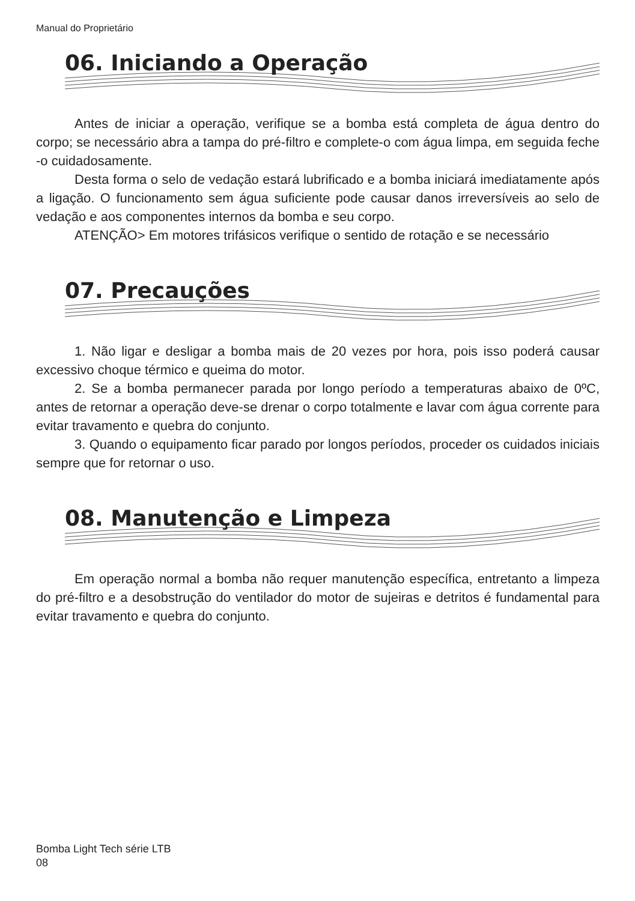Manual do Proprietário
06. Iniciando a Operação
Antes de iniciar a operação, verifique se a bomba está completa de água dentro do corpo; se necessário abra a tampa do pré-filtro e complete-o com água limpa, em seguida feche -o cuidadosamente.
Desta forma o selo de vedação estará lubrificado e a bomba iniciará imediatamente após a ligação. O funcionamento sem água suficiente pode causar danos irreversíveis ao selo de vedação e aos componentes internos da bomba e seu corpo.
ATENÇÃO> Em motores trifásicos verifique o sentido de rotação e se necessário
07. Precauções
1. Não ligar e desligar a bomba mais de 20 vezes por hora, pois isso poderá causar excessivo choque térmico e queima do motor.
2. Se a bomba permanecer parada por longo período a temperaturas abaixo de 0ºC, antes de retornar a operação deve-se drenar o corpo totalmente e lavar com água corrente para evitar travamento e quebra do conjunto.
3. Quando o equipamento ficar parado por longos períodos, proceder os cuidados iniciais sempre que for retornar o uso.
08. Manutenção e Limpeza
Em operação normal a bomba não requer manutenção específica, entretanto a limpeza do pré-filtro e a desobstrução do ventilador do motor de sujeiras e detritos é fundamental para evitar travamento e quebra do conjunto.
Bomba Light Tech série LTB
08